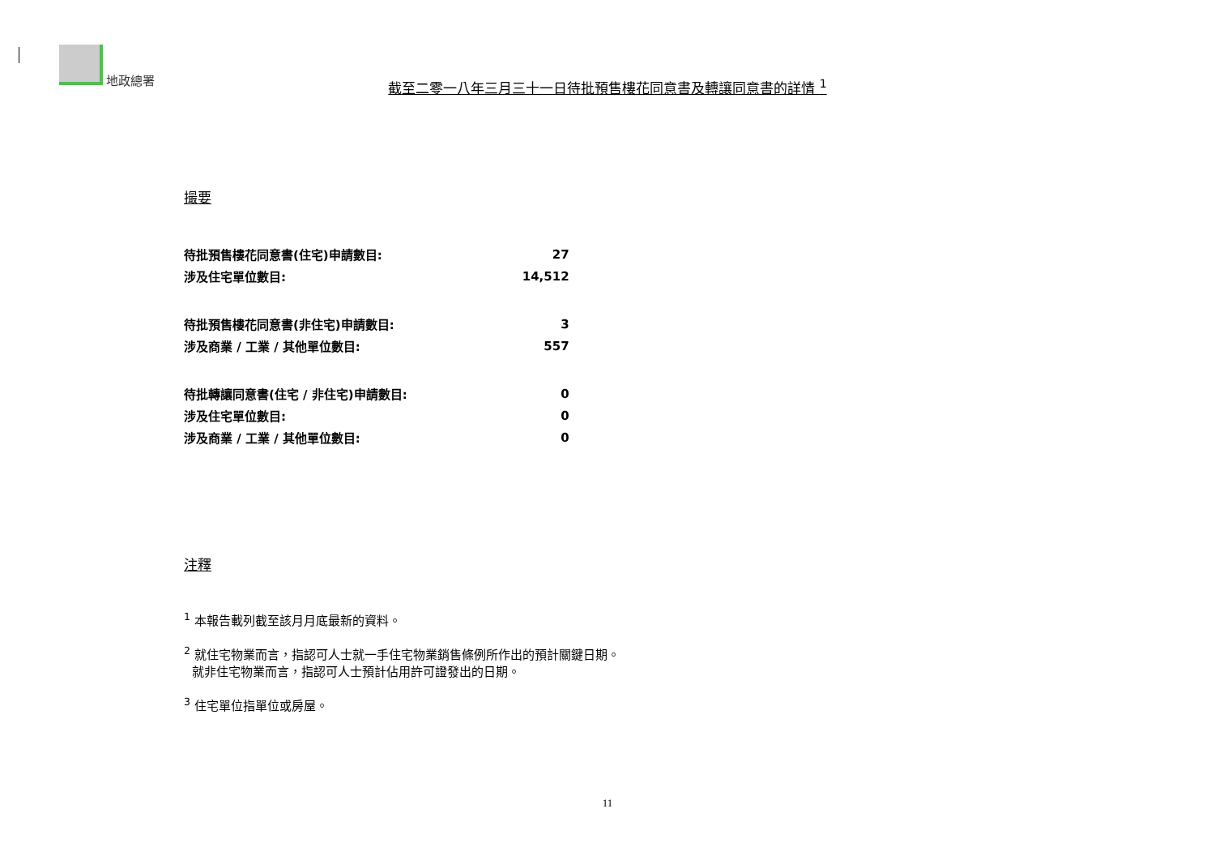地政總署
截至二零一八年三月三十一日待批預售樓花同意書及轉讓同意書的詳情 <sup>1</sup>
撮要
| 待批預售樓花同意書(住宅)申請數目: | 27 |
| 涉及住宅單位數目: | 14,512 |
| 待批預售樓花同意書(非住宅)申請數目: | 3 |
| 涉及商業 / 工業 / 其他單位數目: | 557 |
| 待批轉讓同意書(住宅 / 非住宅)申請數目: | 0 |
| 涉及住宅單位數目: | 0 |
| 涉及商業 / 工業 / 其他單位數目: | 0 |
注釋
<sup>1</sup> 本報告載列截至該月月底最新的資料。
<sup>2</sup> 就住宅物業而言，指認可人士就一手住宅物業銷售條例所作出的預計關鍵日期。
就非住宅物業而言，指認可人士預計佔用許可證發出的日期。
<sup>3</sup> 住宅單位指單位或房屋。
11